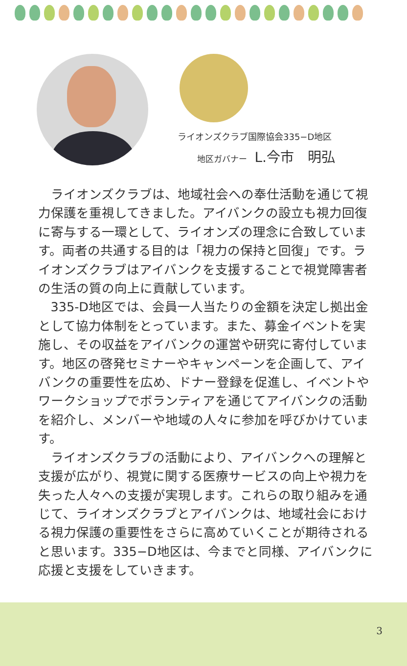ライオンズクラブ国際協会335−D地区
地区ガバナー L.今市　明弘
ライオンズクラブは、地域社会への奉仕活動を通じて視力保護を重視してきました。アイバンクの設立も視力回復に寄与する一環として、ライオンズの理念に合致しています。両者の共通する目的は「視力の保持と回復」です。ライオンズクラブはアイバンクを支援することで視覚障害者の生活の質の向上に貢献しています。
335-D地区では、会員一人当たりの金額を決定し拠出金として協力体制をとっています。また、募金イベントを実施し、その収益をアイバンクの運営や研究に寄付しています。地区の啓発セミナーやキャンペーンを企画して、アイバンクの重要性を広め、ドナー登録を促進し、イベントやワークショップでボランティアを通じてアイバンクの活動を紹介し、メンバーや地域の人々に参加を呼びかけています。
ライオンズクラブの活動により、アイバンクへの理解と支援が広がり、視覚に関する医療サービスの向上や視力を失った人々への支援が実現します。これらの取り組みを通じて、ライオンズクラブとアイバンクは、地域社会における視力保護の重要性をさらに高めていくことが期待されると思います。335−D地区は、今までと同様、アイバンクに応援と支援をしていきます。
3